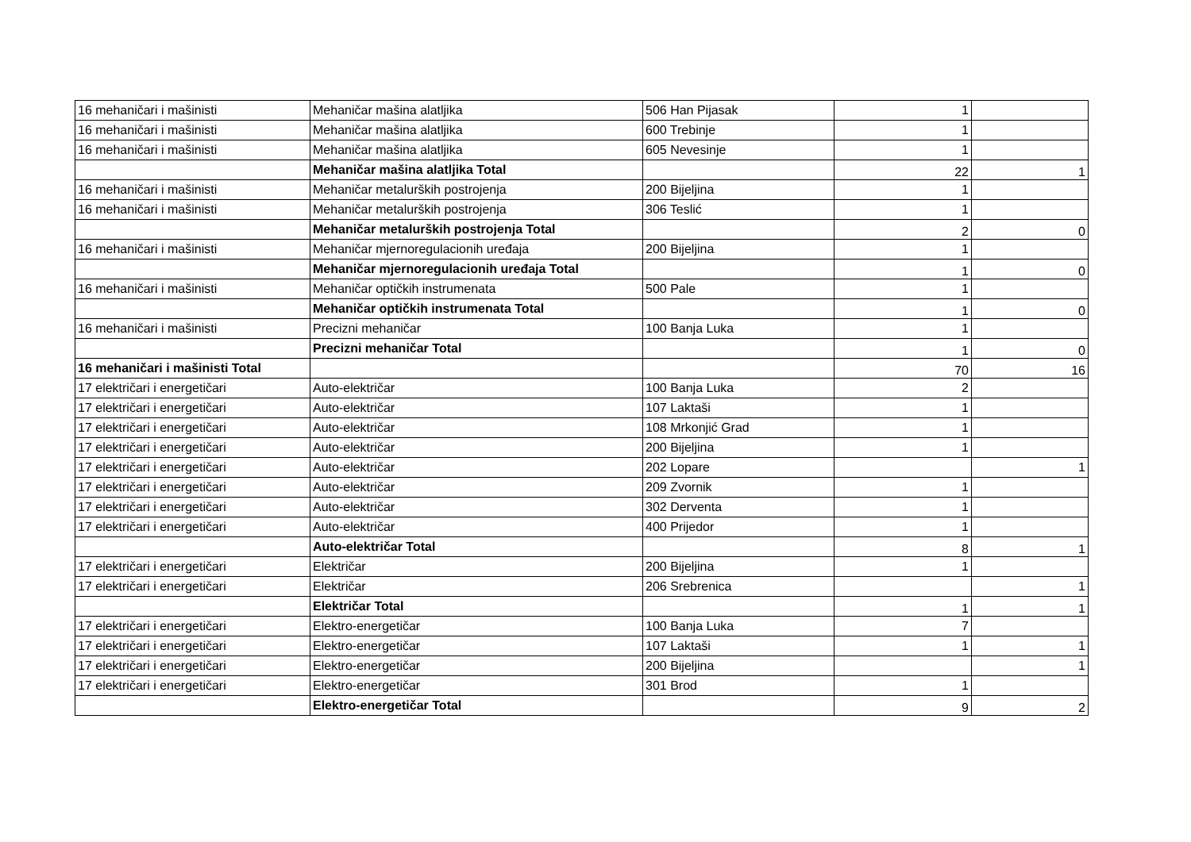| 16 mehaničari i mašinisti | Mehaničar mašina alatljika | 506 Han Pijasak | 1 | |
| 16 mehaničari i mašinisti | Mehaničar mašina alatljika | 600 Trebinje | 1 | |
| 16 mehaničari i mašinisti | Mehaničar mašina alatljika | 605 Nevesinje | 1 | |
| | Mehaničar mašina alatljika Total | | 22 | 1 |
| 16 mehaničari i mašinisti | Mehaničar metalurških postrojenja | 200 Bijeljina | 1 | |
| 16 mehaničari i mašinisti | Mehaničar metalurških postrojenja | 306 Teslić | 1 | |
| | Mehaničar metalurških postrojenja Total | | 2 | 0 |
| 16 mehaničari i mašinisti | Mehaničar mjernoregulacionih uređaja | 200 Bijeljina | 1 | |
| | Mehaničar mjernoregulacionih uređaja Total | | 1 | 0 |
| 16 mehaničari i mašinisti | Mehaničar optičkih instrumenata | 500 Pale | 1 | |
| | Mehaničar optičkih instrumenata Total | | 1 | 0 |
| 16 mehaničari i mašinisti | Precizni mehaničar | 100 Banja Luka | 1 | |
| | Precizni mehaničar Total | | 1 | 0 |
| 16 mehaničari i mašinisti Total | | | 70 | 16 |
| 17 električari i energetičari | Auto-električar | 100 Banja Luka | 2 | |
| 17 električari i energetičari | Auto-električar | 107 Laktaši | 1 | |
| 17 električari i energetičari | Auto-električar | 108 Mrkonjić Grad | 1 | |
| 17 električari i energetičari | Auto-električar | 200 Bijeljina | 1 | |
| 17 električari i energetičari | Auto-električar | 202 Lopare | | 1 |
| 17 električari i energetičari | Auto-električar | 209 Zvornik | 1 | |
| 17 električari i energetičari | Auto-električar | 302 Derventa | 1 | |
| 17 električari i energetičari | Auto-električar | 400 Prijedor | 1 | |
| | Auto-električar Total | | 8 | 1 |
| 17 električari i energetičari | Električar | 200 Bijeljina | 1 | |
| 17 električari i energetičari | Električar | 206 Srebrenica | | 1 |
| | Električar Total | | 1 | 1 |
| 17 električari i energetičari | Elektro-energetičar | 100 Banja Luka | 7 | |
| 17 električari i energetičari | Elektro-energetičar | 107 Laktaši | 1 | 1 |
| 17 električari i energetičari | Elektro-energetičar | 200 Bijeljina | | 1 |
| 17 električari i energetičari | Elektro-energetičar | 301 Brod | 1 | |
| | Elektro-energetičar Total | | 9 | 2 |